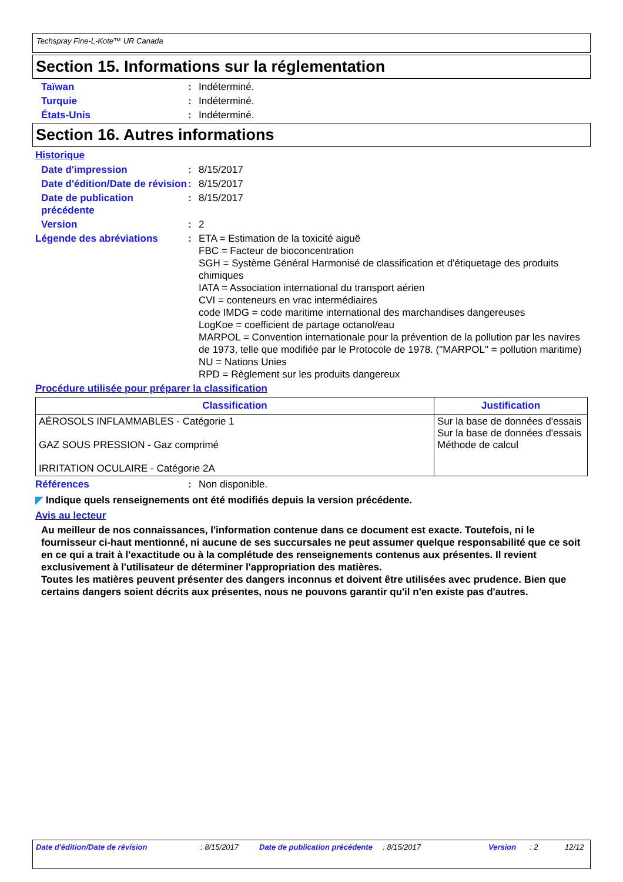Techspray Fine-L-Kote™ UR Canada
Section 15. Informations sur la réglementation
Taïwan : Indéterminé.
Turquie : Indéterminé.
États-Unis : Indéterminé.
Section 16. Autres informations
Historique
Date d'impression : 8/15/2017
Date d'édition/Date de révision
: 8/15/2017
Date de publication précédente
: 8/15/2017
Version : 2
Légende des abréviations : ETA = Estimation de la toxicité aiguë
FBC = Facteur de bioconcentration
SGH = Système Général Harmonisé de classification et d'étiquetage des produits chimiques
IATA = Association international du transport aérien
CVI = conteneurs en vrac intermédiaires
code IMDG = code maritime international des marchandises dangereuses
LogKoe = coefficient de partage octanol/eau
MARPOL = Convention internationale pour la prévention de la pollution par les navires de 1973, telle que modifiée par le Protocole de 1978. ("MARPOL" = pollution maritime)
NU = Nations Unies
RPD = Règlement sur les produits dangereux
Procédure utilisée pour préparer la classification
| Classification | Justification |
| --- | --- |
| AÉROSOLS INFLAMMABLES - Catégorie 1 GAZ SOUS PRESSION - Gaz comprimé IRRITATION OCULAIRE - Catégorie 2A | Sur la base de données d'essais Sur la base de données d'essais Méthode de calcul |
Références : Non disponible.
◤ Indique quels renseignements ont été modifiés depuis la version précédente.
Avis au lecteur
Au meilleur de nos connaissances, l'information contenue dans ce document est exacte. Toutefois, ni le fournisseur ci-haut mentionné, ni aucune de ses succursales ne peut assumer quelque responsabilité que ce soit en ce qui a trait à l'exactitude ou à la complétude des renseignements contenus aux présentes. Il revient exclusivement à l'utilisateur de déterminer l'appropriation des matières.
Toutes les matières peuvent présenter des dangers inconnus et doivent être utilisées avec prudence. Bien que certains dangers soient décrits aux présentes, nous ne pouvons garantir qu'il n'en existe pas d'autres.
Date d'édition/Date de révision : 8/15/2017 Date de publication précédente
: 8/15/2017 Version : 2 12/12